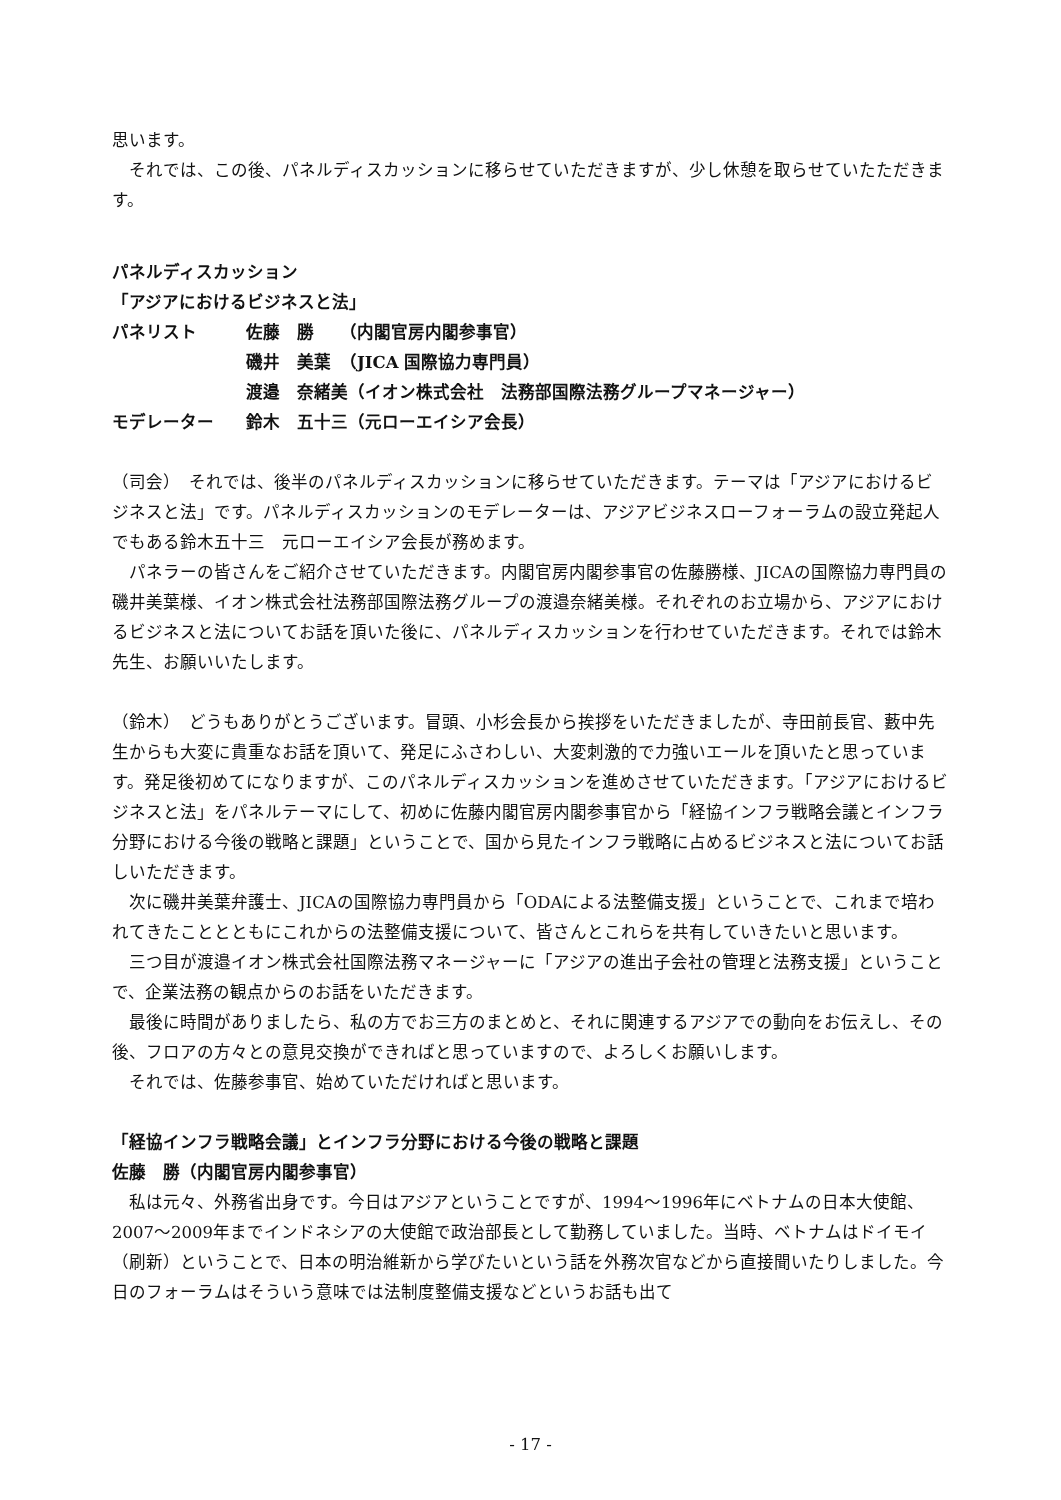思います。
　それでは、この後、パネルディスカッションに移らせていただきますが、少し休憩を取らせていたただきます。
パネルディスカッション
「アジアにおけるビジネスと法」
| パネリスト | 佐藤 勝 （内閣官房内閣参事官） |
| | 磯井 美葉 （JICA 国際協力専門員） |
| | 渡邉 奈緒美（イオン株式会社 法務部国際法務グループマネージャー） |
| モデレーター | 鈴木 五十三（元ローエイシア会長） |
（司会）　それでは、後半のパネルディスカッションに移らせていただきます。テーマは「アジアにおけるビジネスと法」です。パネルディスカッションのモデレーターは、アジアビジネスローフォーラムの設立発起人でもある鈴木五十三　元ローエイシア会長が務めます。
　パネラーの皆さんをご紹介させていただきます。内閣官房内閣参事官の佐藤勝様、JICAの国際協力専門員の磯井美葉様、イオン株式会社法務部国際法務グループの渡邉奈緒美様。それぞれのお立場から、アジアにおけるビジネスと法についてお話を頂いた後に、パネルディスカッションを行わせていただきます。それでは鈴木先生、お願いいたします。
（鈴木）　どうもありがとうございます。冒頭、小杉会長から挨拶をいただきましたが、寺田前長官、藪中先生からも大変に貴重なお話を頂いて、発足にふさわしい、大変刺激的で力強いエールを頂いたと思っています。発足後初めてになりますが、このパネルディスカッションを進めさせていただきます。「アジアにおけるビジネスと法」をパネルテーマにして、初めに佐藤内閣官房内閣参事官から「経協インフラ戦略会議とインフラ分野における今後の戦略と課題」ということで、国から見たインフラ戦略に占めるビジネスと法についてお話しいただきます。
　次に磯井美葉弁護士、JICAの国際協力専門員から「ODAによる法整備支援」ということで、これまで培われてきたこととともにこれからの法整備支援について、皆さんとこれらを共有していきたいと思います。
　三つ目が渡邉イオン株式会社国際法務マネージャーに「アジアの進出子会社の管理と法務支援」ということで、企業法務の観点からのお話をいただきます。
　最後に時間がありましたら、私の方でお三方のまとめと、それに関連するアジアでの動向をお伝えし、その後、フロアの方々との意見交換ができればと思っていますので、よろしくお願いします。
　それでは、佐藤参事官、始めていただければと思います。
「経協インフラ戦略会議」とインフラ分野における今後の戦略と課題
佐藤　勝（内閣官房内閣参事官）
　私は元々、外務省出身です。今日はアジアということですが、1994～1996年にベトナムの日本大使館、2007～2009年までインドネシアの大使館で政治部長として勤務していました。当時、ベトナムはドイモイ（刷新）ということで、日本の明治維新から学びたいという話を外務次官などから直接聞いたりしました。今日のフォーラムはそういう意味では法制度整備支援などというお話も出て
- 17 -